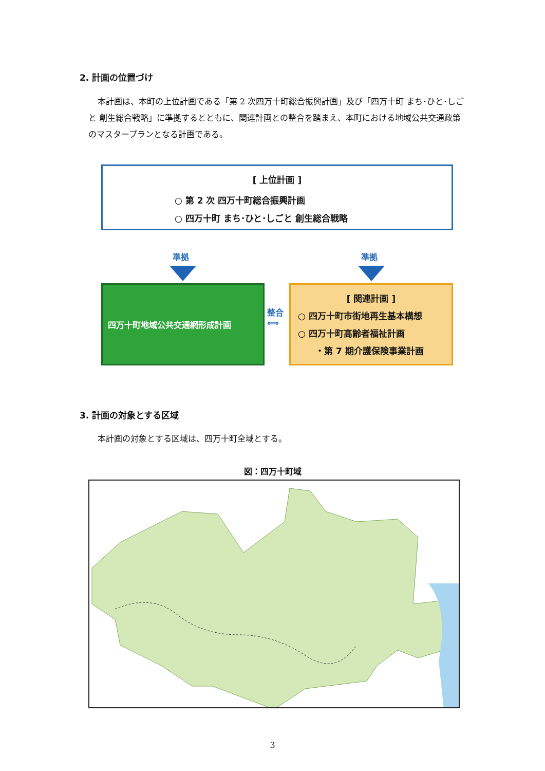2. 計画の位置づけ
本計画は、本町の上位計画である「第 2 次四万十町総合振興計画」及び「四万十町 まち･ひと･しごと 創生総合戦略」に準拠するとともに、関連計画との整合を踏まえ、本町における地域公共交通政策のマスタープランとなる計画である。
[ 上位計画 ]
○ 第 2 次 四万十町総合振興計画
○ 四万十町 まち･ひと･しごと 創生総合戦略
準拠 準拠
四万十町地域公共交通網形成計画
整合
⟺
[ 関連計画 ]
○ 四万十町市街地再生基本構想
○ 四万十町高齢者福祉計画
　　・第 7 期介護保険事業計画
3. 計画の対象とする区域
本計画の対象とする区域は、四万十町全域とする。
図：四万十町域
3